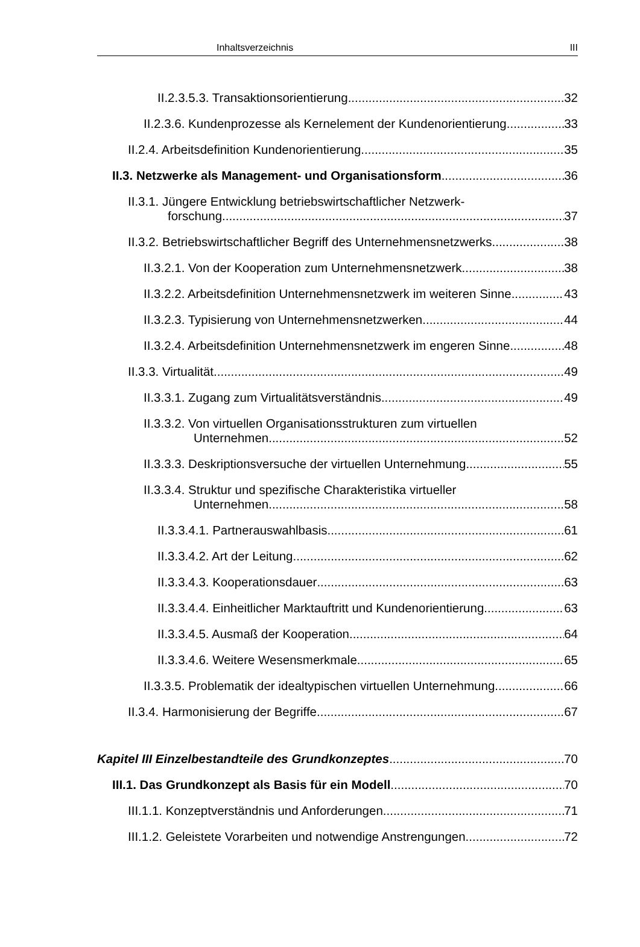Inhaltsverzeichnis III
II.2.3.5.3. Transaktionsorientierung 32
II.2.3.6. Kundenprozesse als Kernelement der Kundenorientierung 33
II.2.4. Arbeitsdefinition Kundenorientierung 35
II.3. Netzwerke als Management- und Organisationsform 36
II.3.1. Jüngere Entwicklung betriebswirtschaftlicher Netzwerk-
forschung 37
II.3.2. Betriebswirtschaftlicher Begriff des Unternehmensnetzwerks 38
II.3.2.1. Von der Kooperation zum Unternehmensnetzwerk 38
II.3.2.2. Arbeitsdefinition Unternehmensnetzwerk im weiteren Sinne 43
II.3.2.3. Typisierung von Unternehmensnetzwerken 44
II.3.2.4. Arbeitsdefinition Unternehmensnetzwerk im engeren Sinne 48
II.3.3. Virtualität 49
II.3.3.1. Zugang zum Virtualitätsverständnis 49
II.3.3.2. Von virtuellen Organisationsstrukturen zum virtuellen
Unternehmen 52
II.3.3.3. Deskriptionsversuche der virtuellen Unternehmung 55
II.3.3.4. Struktur und spezifische Charakteristika virtueller
Unternehmen 58
II.3.3.4.1. Partnerauswahlbasis 61
II.3.3.4.2. Art der Leitung 62
II.3.3.4.3. Kooperationsdauer 63
II.3.3.4.4. Einheitlicher Marktauftritt und Kundenorientierung 63
II.3.3.4.5. Ausmaß der Kooperation 64
II.3.3.4.6. Weitere Wesensmerkmale 65
II.3.3.5. Problematik der idealtypischen virtuellen Unternehmung 66
II.3.4. Harmonisierung der Begriffe 67
Kapitel III Einzelbestandteile des Grundkonzeptes 70
III.1. Das Grundkonzept als Basis für ein Modell 70
III.1.1. Konzeptverständnis und Anforderungen 71
III.1.2. Geleistete Vorarbeiten und notwendige Anstrengungen 72